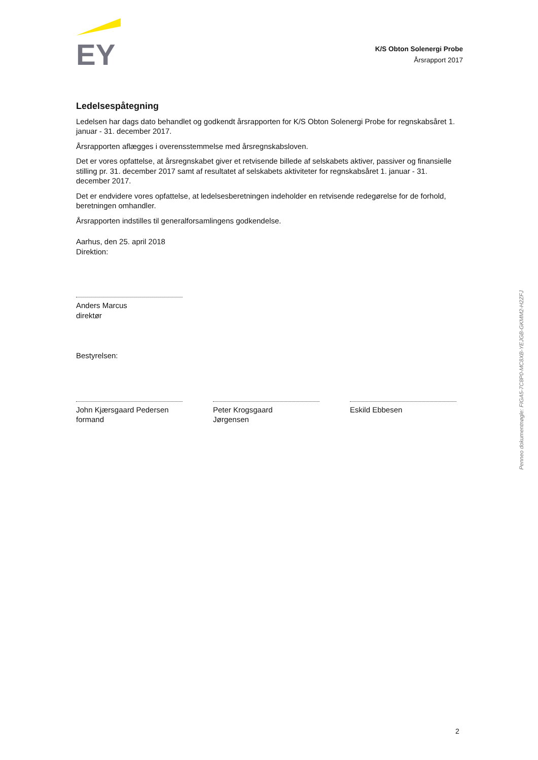EY
K/S Obton Solenergi Probe
Årsrapport 2017
Ledelsespåtegning
Ledelsen har dags dato behandlet og godkendt årsrapporten for K/S Obton Solenergi Probe for regnskabsåret 1. januar - 31. december 2017.
Årsrapporten aflægges i overensstemmelse med årsregnskabsloven.
Det er vores opfattelse, at årsregnskabet giver et retvisende billede af selskabets aktiver, passiver og finansielle stilling pr. 31. december 2017 samt af resultatet af selskabets aktiviteter for regnskabsåret 1. januar - 31. december 2017.
Det er endvidere vores opfattelse, at ledelsesberetningen indeholder en retvisende redegørelse for de forhold, beretningen omhandler.
Årsrapporten indstilles til generalforsamlingens godkendelse.
Aarhus, den 25. april 2018
Direktion:
Anders Marcus
direktør
Bestyrelsen:
John Kjærsgaard Pedersen
formand
Peter Krogsgaard
Jørgensen
Eskild Ebbesen
Penneo dokumentnøgle: FIGA5-7C8P0-MC8XB-YEJGB-GKMM2-H2ZFJ
2